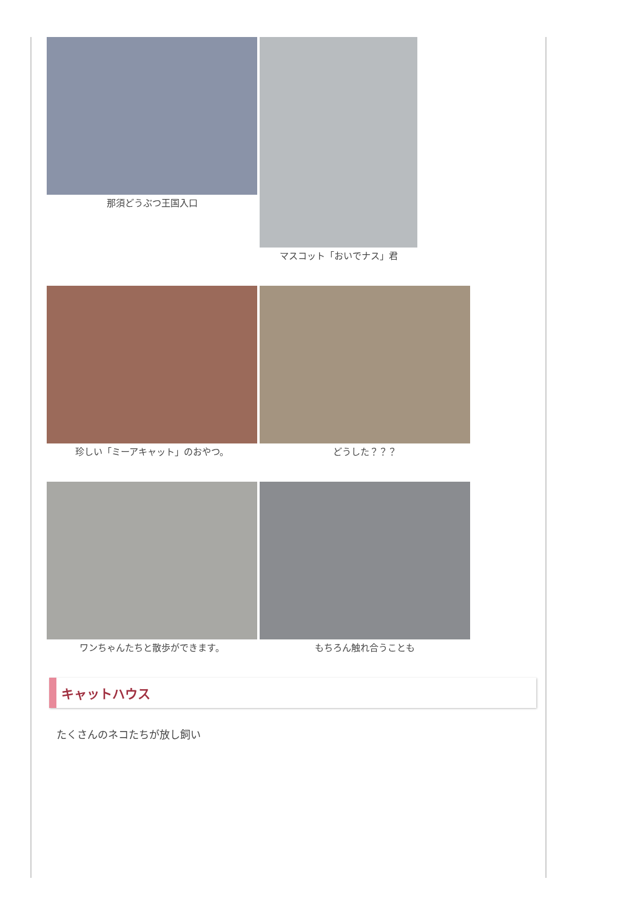那須どうぶつ王国入口 マスコット「おいでナス」君
珍しい「ミーアキャット」のおやつ。 どうした？？？
ワンちゃんたちと散歩ができます。 もちろん触れ合うことも
キャットハウス
たくさんのネコたちが放し飼い